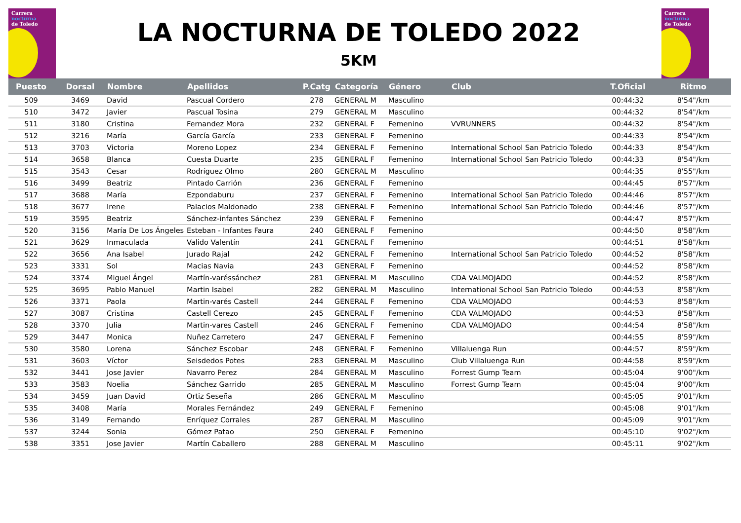Carrera
nocturna
de Toledo
LA NOCTURNA DE TOLEDO 2022
5KM
Carrera
nocturna
de Toledo
| Puesto | Dorsal | Nombre | Apellidos | P.Catg | Categoría | Género | Club | T.Oficial | Ritmo |
| --- | --- | --- | --- | --- | --- | --- | --- | --- | --- |
| 509 | 3469 | David | Pascual Cordero | 278 | GENERAL M | Masculino | | 00:44:32 | 8'54"/km |
| 510 | 3472 | Javier | Pascual Tosina | 279 | GENERAL M | Masculino | | 00:44:32 | 8'54"/km |
| 511 | 3180 | Cristina | Fernandez Mora | 232 | GENERAL F | Femenino | VVRUNNERS | 00:44:32 | 8'54"/km |
| 512 | 3216 | María | García García | 233 | GENERAL F | Femenino | | 00:44:33 | 8'54"/km |
| 513 | 3703 | Victoria | Moreno Lopez | 234 | GENERAL F | Femenino | International School San Patricio Toledo | 00:44:33 | 8'54"/km |
| 514 | 3658 | Blanca | Cuesta Duarte | 235 | GENERAL F | Femenino | International School San Patricio Toledo | 00:44:33 | 8'54"/km |
| 515 | 3543 | Cesar | Rodríguez Olmo | 280 | GENERAL M | Masculino | | 00:44:35 | 8'55"/km |
| 516 | 3499 | Beatriz | Pintado Carrión | 236 | GENERAL F | Femenino | | 00:44:45 | 8'57"/km |
| 517 | 3688 | María | Ezpondaburu | 237 | GENERAL F | Femenino | International School San Patricio Toledo | 00:44:46 | 8'57"/km |
| 518 | 3677 | Irene | Palacios Maldonado | 238 | GENERAL F | Femenino | International School San Patricio Toledo | 00:44:46 | 8'57"/km |
| 519 | 3595 | Beatriz | Sánchez-infantes Sánchez | 239 | GENERAL F | Femenino | | 00:44:47 | 8'57"/km |
| 520 | 3156 | María De Los Ángeles | Esteban - Infantes Faura | 240 | GENERAL F | Femenino | | 00:44:50 | 8'58"/km |
| 521 | 3629 | Inmaculada | Valido Valentín | 241 | GENERAL F | Femenino | | 00:44:51 | 8'58"/km |
| 522 | 3656 | Ana Isabel | Jurado Rajal | 242 | GENERAL F | Femenino | International School San Patricio Toledo | 00:44:52 | 8'58"/km |
| 523 | 3331 | Sol | Macias Navia | 243 | GENERAL F | Femenino | | 00:44:52 | 8'58"/km |
| 524 | 3374 | Miguel Ángel | Martín-varéssánchez | 281 | GENERAL M | Masculino | CDA VALMOJADO | 00:44:52 | 8'58"/km |
| 525 | 3695 | Pablo Manuel | Martin Isabel | 282 | GENERAL M | Masculino | International School San Patricio Toledo | 00:44:53 | 8'58"/km |
| 526 | 3371 | Paola | Martin-varés Castell | 244 | GENERAL F | Femenino | CDA VALMOJADO | 00:44:53 | 8'58"/km |
| 527 | 3087 | Cristina | Castell Cerezo | 245 | GENERAL F | Femenino | CDA VALMOJADO | 00:44:53 | 8'58"/km |
| 528 | 3370 | Julia | Martin-vares Castell | 246 | GENERAL F | Femenino | CDA VALMOJADO | 00:44:54 | 8'58"/km |
| 529 | 3447 | Monica | Nuñez Carretero | 247 | GENERAL F | Femenino | | 00:44:55 | 8'59"/km |
| 530 | 3580 | Lorena | Sánchez Escobar | 248 | GENERAL F | Femenino | Villaluenga Run | 00:44:57 | 8'59"/km |
| 531 | 3603 | Víctor | Seisdedos Potes | 283 | GENERAL M | Masculino | Club Villaluenga Run | 00:44:58 | 8'59"/km |
| 532 | 3441 | Jose Javier | Navarro Perez | 284 | GENERAL M | Masculino | Forrest Gump Team | 00:45:04 | 9'00"/km |
| 533 | 3583 | Noelia | Sánchez Garrido | 285 | GENERAL M | Masculino | Forrest Gump Team | 00:45:04 | 9'00"/km |
| 534 | 3459 | Juan David | Ortiz Seseña | 286 | GENERAL M | Masculino | | 00:45:05 | 9'01"/km |
| 535 | 3408 | María | Morales Fernández | 249 | GENERAL F | Femenino | | 00:45:08 | 9'01"/km |
| 536 | 3149 | Fernando | Enríquez Corrales | 287 | GENERAL M | Masculino | | 00:45:09 | 9'01"/km |
| 537 | 3244 | Sonia | Gómez Patao | 250 | GENERAL F | Femenino | | 00:45:10 | 9'02"/km |
| 538 | 3351 | Jose Javier | Martín Caballero | 288 | GENERAL M | Masculino | | 00:45:11 | 9'02"/km |